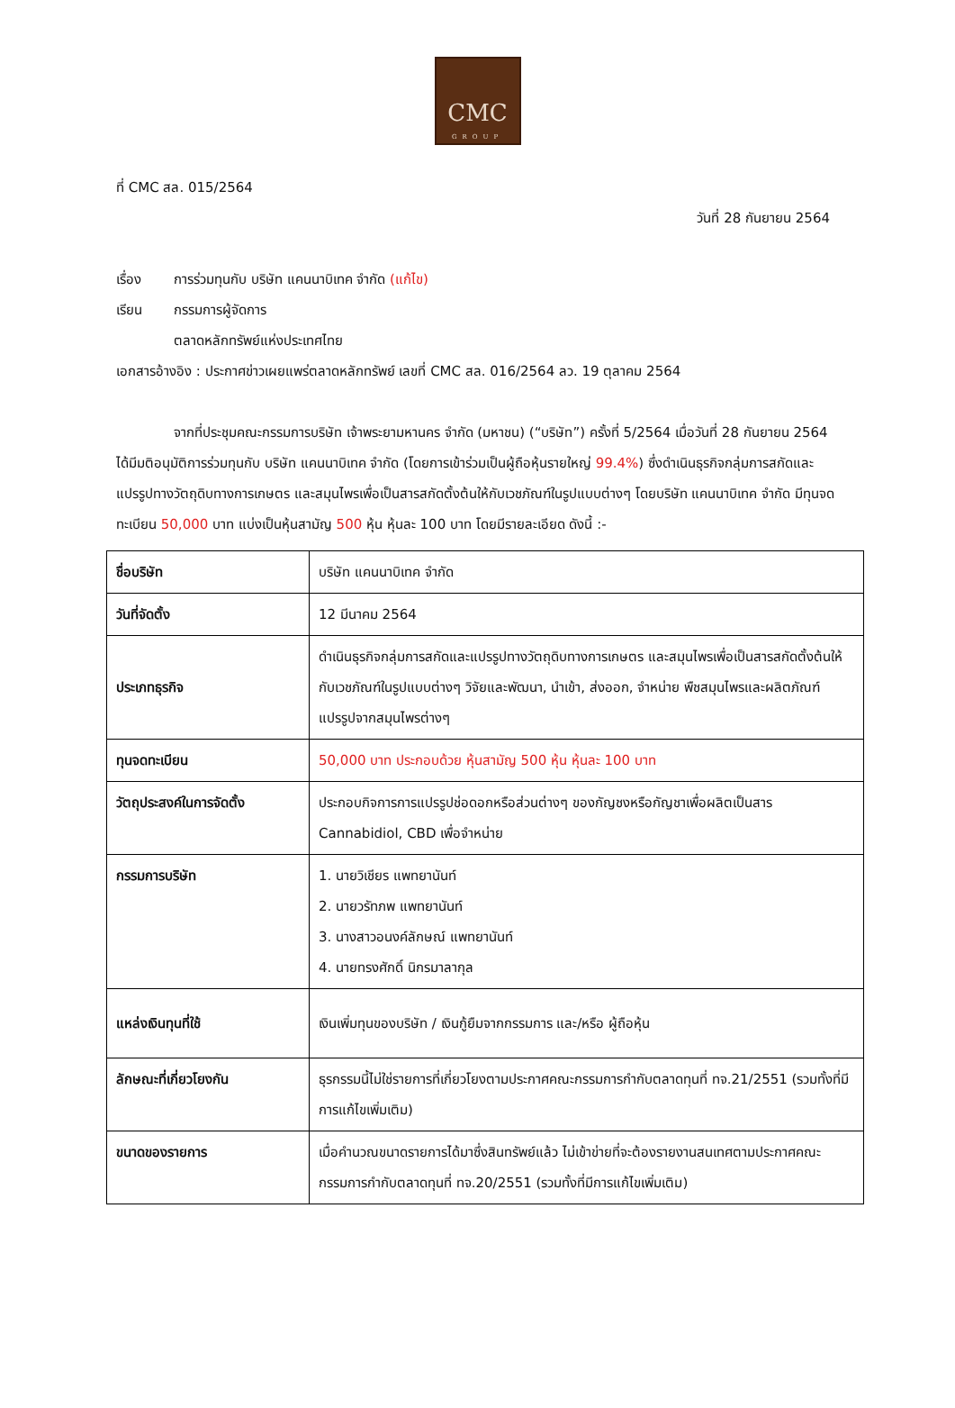CMC
GROUP
ที่ CMC สล. 015/2564
วันที่ 28 กันยายน 2564
เรื่อง การร่วมทุนกับ บริษัท แคนนาบิเทค จำกัด (แก้ไข)
เรียน กรรมการผู้จัดการ
ตลาดหลักทรัพย์แห่งประเทศไทย
เอกสารอ้างอิง : ประกาศข่าวเผยแพร่ตลาดหลักทรัพย์ เลขที่ CMC สล. 016/2564 ลว. 19 ตุลาคม 2564
จากที่ประชุมคณะกรรมการบริษัท เจ้าพระยามหานคร จำกัด (มหาชน) (“บริษัท”) ครั้งที่ 5/2564 เมื่อวันที่ 28 กันยายน 2564 ได้มีมติอนุมัติการร่วมทุนกับ บริษัท แคนนาบิเทค จำกัด (โดยการเข้าร่วมเป็นผู้ถือหุ้นรายใหญ่ 99.4%) ซึ่งดำเนินธุรกิจกลุ่มการสกัดและแปรรูปทางวัตถุดิบทางการเกษตร และสมุนไพรเพื่อเป็นสารสกัดตั้งต้นให้กับเวชภัณฑ์ในรูปแบบต่างๆ โดยบริษัท แคนนาบิเทค จำกัด มีทุนจดทะเบียน 50,000 บาท แบ่งเป็นหุ้นสามัญ 500 หุ้น หุ้นละ 100 บาท โดยมีรายละเอียด ดังนี้ :-
| ชื่อบริษัท | บริษัท แคนนาบิเทค จำกัด |
| วันที่จัดตั้ง | 12 มีนาคม 2564 |
| ประเภทธุรกิจ | ดำเนินธุรกิจกลุ่มการสกัดและแปรรูปทางวัตถุดิบทางการเกษตร และสมุนไพรเพื่อเป็นสารสกัดตั้งต้นให้กับเวชภัณฑ์ในรูปแบบต่างๆ วิจัยและพัฒนา, นำเข้า, ส่งออก, จำหน่าย พืชสมุนไพรและผลิตภัณฑ์แปรรูปจากสมุนไพรต่างๆ |
| ทุนจดทะเบียน | 50,000 บาท ประกอบด้วย หุ้นสามัญ 500 หุ้น หุ้นละ 100 บาท |
| วัตถุประสงค์ในการจัดตั้ง | ประกอบกิจการการแปรรูปช่อดอกหรือส่วนต่างๆ ของกัญชงหรือกัญชาเพื่อผลิตเป็นสาร Cannabidiol, CBD เพื่อจำหน่าย |
| กรรมการบริษัท | 1. นายวิเชียร แพทยานันท์ 2. นายวรัทภพ แพทยานันท์ 3. นางสาวอนงค์ลักษณ์ แพทยานันท์ 4. นายทรงศักดิ์ นิกรมาลากุล |
| แหล่งเงินทุนที่ใช้ | เงินเพิ่มทุนของบริษัท / เงินกู้ยืมจากกรรมการ และ/หรือ ผู้ถือหุ้น |
| ลักษณะที่เกี่ยวโยงกัน | ธุรกรรมนี้ไม่ใช่รายการที่เกี่ยวโยงตามประกาศคณะกรรมการกำกับตลาดทุนที่ ทจ.21/2551 (รวมทั้งที่มีการแก้ไขเพิ่มเติม) |
| ขนาดของรายการ | เมื่อคำนวณขนาดรายการได้มาซึ่งสินทรัพย์แล้ว ไม่เข้าข่ายที่จะต้องรายงานสนเทศตามประกาศคณะกรรมการกำกับตลาดทุนที่ ทจ.20/2551 (รวมทั้งที่มีการแก้ไขเพิ่มเติม) |